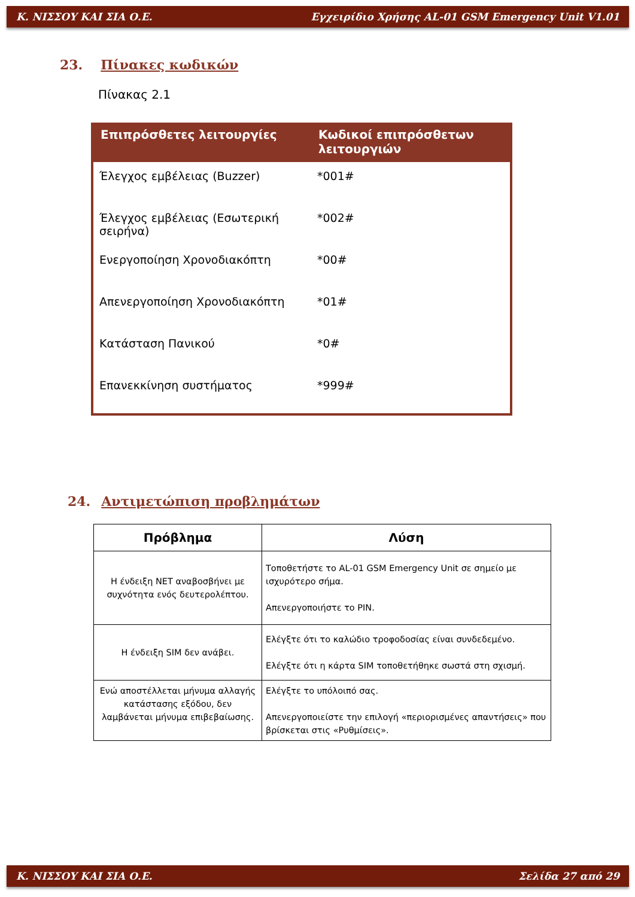Κ. ΝΙΣΣΟΥ ΚΑΙ ΣΙΑ Ο.Ε. Εγχειρίδιο Χρήσης AL-01 GSM Emergency Unit V1.01
23. Πίνακες κωδικών
Πίνακας 2.1
| Επιπρόσθετες λειτουργίες | Κωδικοί επιπρόσθετων λειτουργιών |
| --- | --- |
| Έλεγχος εμβέλειας (Buzzer) | *001# |
| Έλεγχος εμβέλειας (Εσωτερική σειρήνα) | *002# |
| Ενεργοποίηση Χρονοδιακόπτη | *00# |
| Απενεργοποίηση Χρονοδιακόπτη | *01# |
| Κατάσταση Πανικού | *0# |
| Επανεκκίνηση συστήματος | *999# |
24. Αντιμετώπιση προβλημάτων
| Πρόβλημα | Λύση |
| --- | --- |
| Η ένδειξη NET αναβοσβήνει με συχνότητα ενός δευτερολέπτου. | Τοποθετήστε το AL-01 GSM Emergency Unit σε σημείο με ισχυρότερο σήμα. Απενεργοποιήστε το PIN. |
| Η ένδειξη SIM δεν ανάβει. | Ελέγξτε ότι το καλώδιο τροφοδοσίας είναι συνδεδεμένο. Ελέγξτε ότι η κάρτα SIM τοποθετήθηκε σωστά στη σχισμή. |
| Ενώ αποστέλλεται μήνυμα αλλαγής κατάστασης εξόδου, δεν λαμβάνεται μήνυμα επιβεβαίωσης. | Ελέγξτε το υπόλοιπό σας. Απενεργοποιείστε την επιλογή «περιορισμένες απαντήσεις» που βρίσκεται στις «Ρυθμίσεις». |
Κ. ΝΙΣΣΟΥ ΚΑΙ ΣΙΑ Ο.Ε. Σελίδα 27 από 29